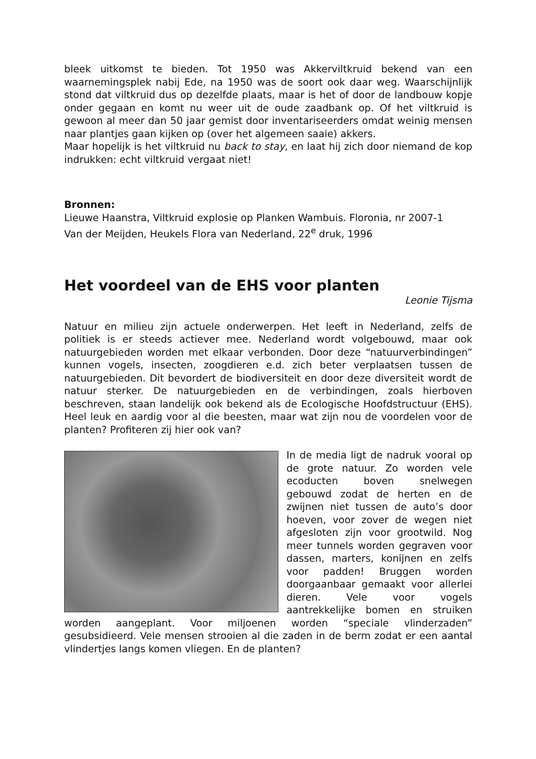bleek uitkomst te bieden. Tot 1950 was Akkerviltkruid bekend van een waarnemingsplek nabij Ede, na 1950 was de soort ook daar weg. Waarschijnlijk stond dat viltkruid dus op dezelfde plaats, maar is het of door de landbouw kopje onder gegaan en komt nu weer uit de oude zaadbank op. Of het viltkruid is gewoon al meer dan 50 jaar gemist door inventariseerders omdat weinig mensen naar plantjes gaan kijken op (over het algemeen saaie) akkers.
Maar hopelijk is het viltkruid nu back to stay, en laat hij zich door niemand de kop indrukken: echt viltkruid vergaat niet!
Bronnen:
Lieuwe Haanstra, Viltkruid explosie op Planken Wambuis. Floronia, nr 2007-1
Van der Meijden, Heukels Flora van Nederland, 22<sup>e</sup> druk, 1996
Het voordeel van de EHS voor planten
Leonie Tijsma
Natuur en milieu zijn actuele onderwerpen. Het leeft in Nederland, zelfs de politiek is er steeds actiever mee. Nederland wordt volgebouwd, maar ook natuurgebieden worden met elkaar verbonden. Door deze “natuurverbindingen” kunnen vogels, insecten, zoogdieren e.d. zich beter verplaatsen tussen de natuurgebieden. Dit bevordert de biodiversiteit en door deze diversiteit wordt de natuur sterker. De natuurgebieden en de verbindingen, zoals hierboven beschreven, staan landelijk ook bekend als de Ecologische Hoofdstructuur (EHS). Heel leuk en aardig voor al die beesten, maar wat zijn nou de voordelen voor de planten? Profiteren zij hier ook van?
In de media ligt de nadruk vooral op de grote natuur. Zo worden vele ecoducten boven snelwegen gebouwd zodat de herten en de zwijnen niet tussen de auto’s door hoeven, voor zover de wegen niet afgesloten zijn voor grootwild. Nog meer tunnels worden gegraven voor dassen, marters, konijnen en zelfs voor padden! Bruggen worden doorgaanbaar gemaakt voor allerlei dieren. Vele voor vogels aantrekkelijke bomen en struiken worden aangeplant. Voor miljoenen worden “speciale vlinderzaden” gesubsidieerd. Vele mensen strooien al die zaden in de berm zodat er een aantal vlindertjes langs komen vliegen. En de planten?